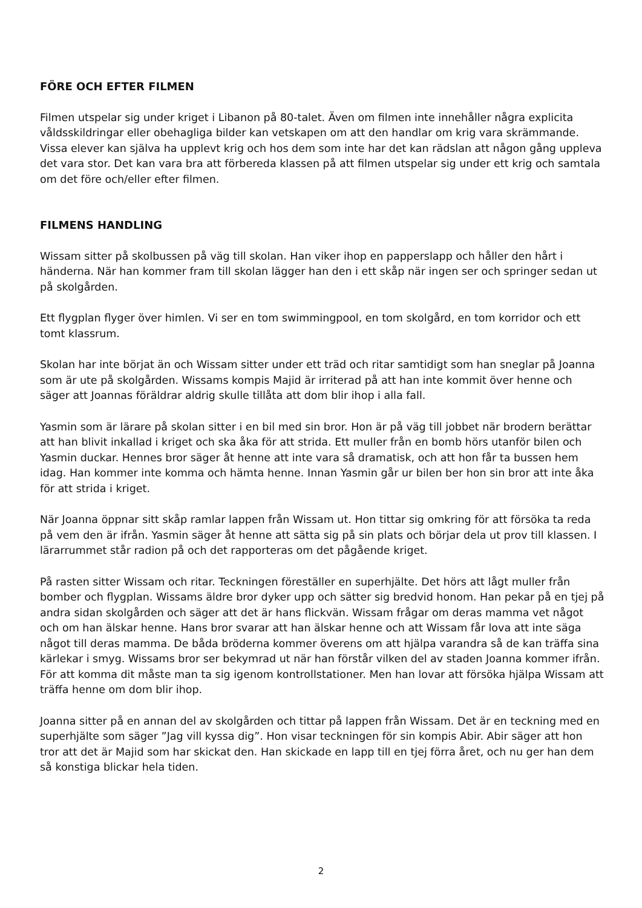FÖRE OCH EFTER FILMEN
Filmen utspelar sig under kriget i Libanon på 80-talet. Även om filmen inte innehåller några explicita våldsskildringar eller obehagliga bilder kan vetskapen om att den handlar om krig vara skrämmande. Vissa elever kan själva ha upplevt krig och hos dem som inte har det kan rädslan att någon gång uppleva det vara stor. Det kan vara bra att förbereda klassen på att filmen utspelar sig under ett krig och samtala om det före och/eller efter filmen.
FILMENS HANDLING
Wissam sitter på skolbussen på väg till skolan. Han viker ihop en papperslapp och håller den hårt i händerna. När han kommer fram till skolan lägger han den i ett skåp när ingen ser och springer sedan ut på skolgården.
Ett flygplan flyger över himlen. Vi ser en tom swimmingpool, en tom skolgård, en tom korridor och ett tomt klassrum.
Skolan har inte börjat än och Wissam sitter under ett träd och ritar samtidigt som han sneglar på Joanna som är ute på skolgården. Wissams kompis Majid är irriterad på att han inte kommit över henne och säger att Joannas föräldrar aldrig skulle tillåta att dom blir ihop i alla fall.
Yasmin som är lärare på skolan sitter i en bil med sin bror. Hon är på väg till jobbet när brodern berättar att han blivit inkallad i kriget och ska åka för att strida. Ett muller från en bomb hörs utanför bilen och Yasmin duckar. Hennes bror säger åt henne att inte vara så dramatisk, och att hon får ta bussen hem idag. Han kommer inte komma och hämta henne. Innan Yasmin går ur bilen ber hon sin bror att inte åka för att strida i kriget.
När Joanna öppnar sitt skåp ramlar lappen från Wissam ut. Hon tittar sig omkring för att försöka ta reda på vem den är ifrån. Yasmin säger åt henne att sätta sig på sin plats och börjar dela ut prov till klassen. I lärarrummet står radion på och det rapporteras om det pågående kriget.
På rasten sitter Wissam och ritar. Teckningen föreställer en superhjälte. Det hörs att lågt muller från bomber och flygplan. Wissams äldre bror dyker upp och sätter sig bredvid honom. Han pekar på en tjej på andra sidan skolgården och säger att det är hans flickvän. Wissam frågar om deras mamma vet något och om han älskar henne. Hans bror svarar att han älskar henne och att Wissam får lova att inte säga något till deras mamma. De båda bröderna kommer överens om att hjälpa varandra så de kan träffa sina kärlekar i smyg. Wissams bror ser bekymrad ut när han förstår vilken del av staden Joanna kommer ifrån. För att komma dit måste man ta sig igenom kontrollstationer. Men han lovar att försöka hjälpa Wissam att träffa henne om dom blir ihop.
Joanna sitter på en annan del av skolgården och tittar på lappen från Wissam. Det är en teckning med en superhjälte som säger ”Jag vill kyssa dig”. Hon visar teckningen för sin kompis Abir. Abir säger att hon tror att det är Majid som har skickat den. Han skickade en lapp till en tjej förra året, och nu ger han dem så konstiga blickar hela tiden.
2